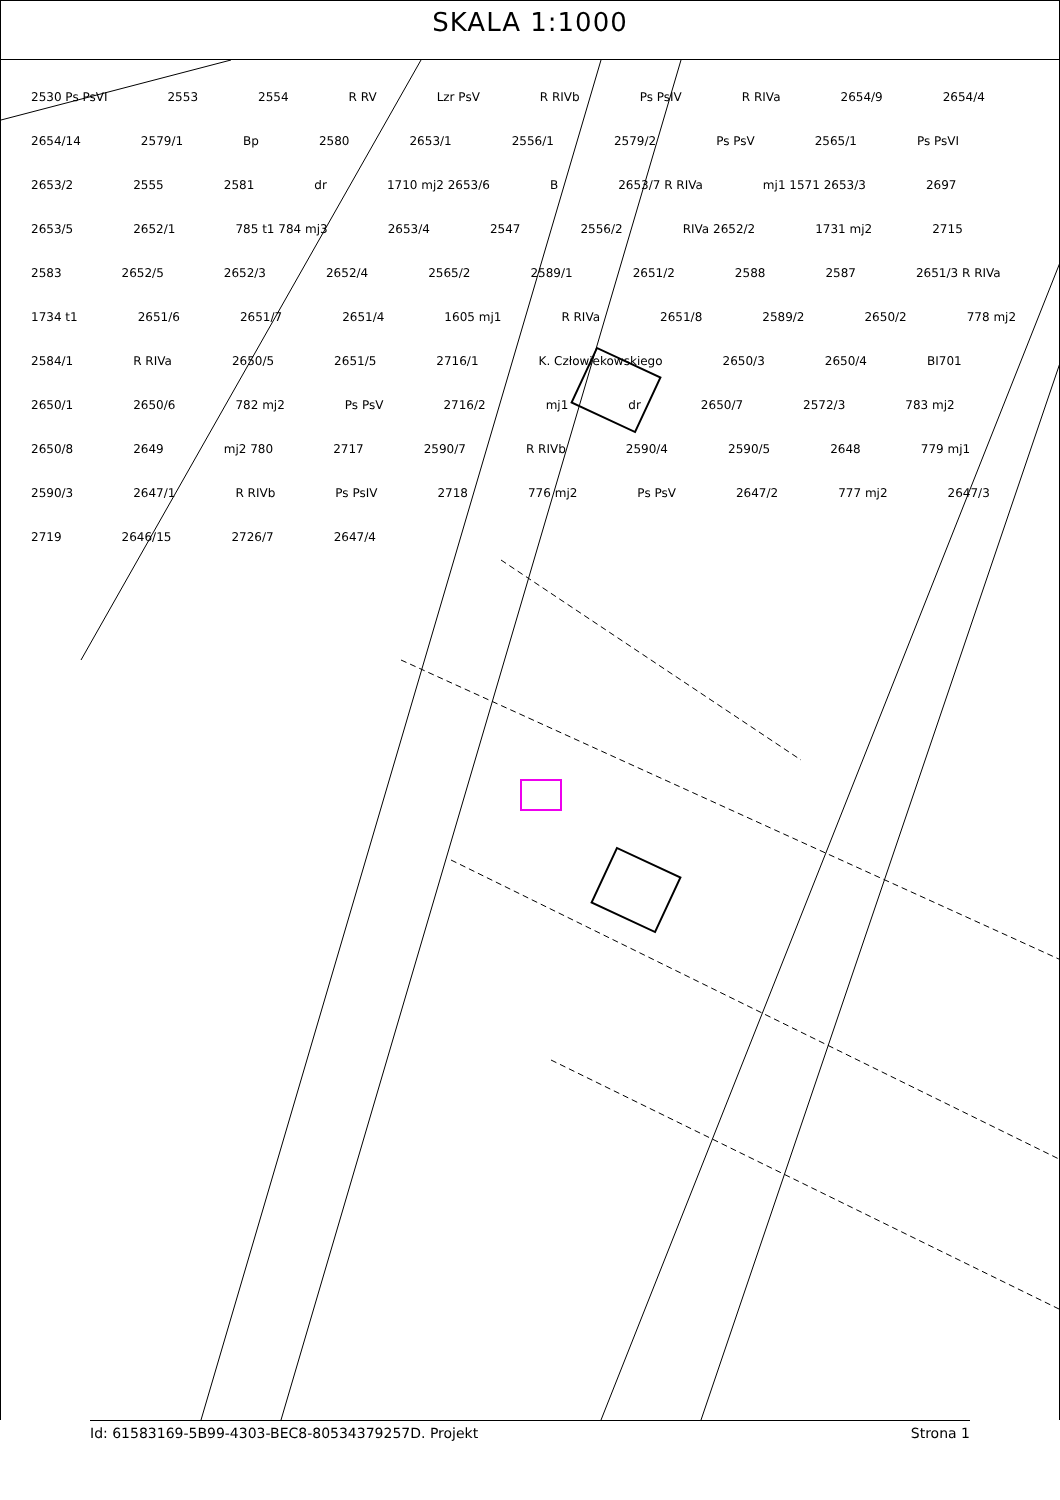SKALA 1:1000
2530 Ps PsVI 2553 2554 R RV Lzr PsV R RIVb Ps PsIV R RIVa 2654/9 2654/4 2654/14 2579/1 Bp 2580 2653/1 2556/1 2579/2 Ps PsV 2565/1 Ps PsVI 2653/2 2555 2581 dr 1710 mj2 2653/6 B 2653/7 R RIVa mj1 1571 2653/3 2697 2653/5 2652/1 785 t1 784 mj3 2653/4 2547 2556/2 RIVa 2652/2 1731 mj2 2715 2583 2652/5 2652/3 2652/4 2565/2 2589/1 2651/2 2588 2587 2651/3 R RIVa 1734 t1 2651/6 2651/7 2651/4 1605 mj1 R RIVa 2651/8 2589/2 2650/2 778 mj2 2584/1 R RIVa 2650/5 2651/5 2716/1 K. Człowiekowskiego 2650/3 2650/4 BI701 2650/1 2650/6 782 mj2 Ps PsV 2716/2 mj1 dr 2650/7 2572/3 783 mj2 2650/8 2649 mj2 780 2717 2590/7 R RIVb 2590/4 2590/5 2648 779 mj1 2590/3 2647/1 R RIVb Ps PsIV 2718 776 mj2 Ps PsV 2647/2 777 mj2 2647/3 2719 2646/15 2726/7 2647/4
Id: 61583169-5B99-4303-BEC8-80534379257D. Projekt Strona 1